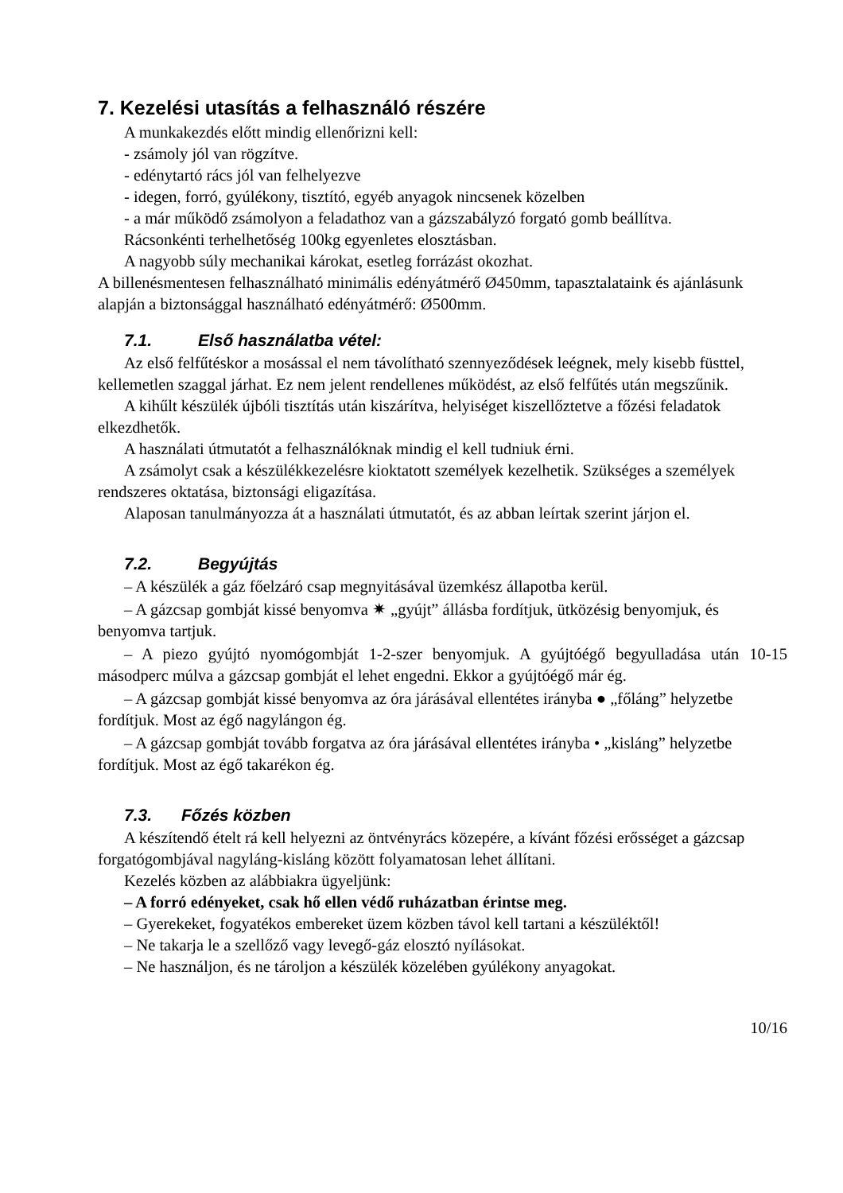7. Kezelési utasítás a felhasználó részére
A munkakezdés előtt mindig ellenőrizni kell:
- zsámoly jól van rögzítve.
- edénytartó rács jól van felhelyezve
- idegen, forró, gyúlékony, tisztító, egyéb anyagok nincsenek közelben
- a már működő zsámolyon a feladathoz van a gázszabályzó forgató gomb beállítva.
Rácsonkénti terhelhetőség 100kg egyenletes elosztásban.
A nagyobb súly mechanikai károkat, esetleg forrázást okozhat.
A billenésmentesen felhasználható minimális edényátmérő Ø450mm, tapasztalataink és ajánlásunk alapján a biztonsággal használható edényátmérő: Ø500mm.
7.1. Első használatba vétel:
Az első felfűtéskor a mosással el nem távolítható szennyeződések leégnek, mely kisebb füsttel, kellemetlen szaggal járhat. Ez nem jelent rendellenes működést, az első felfűtés után megszűnik.
A kihűlt készülék újbóli tisztítás után kiszárítva, helyiséget kiszellőztetve a főzési feladatok elkezdhetők.
A használati útmutatót a felhasználóknak mindig el kell tudniuk érni.
A zsámolyt csak a készülékkezelésre kioktatott személyek kezelhetik. Szükséges a személyek rendszeres oktatása, biztonsági eligazítása.
Alaposan tanulmányozza át a használati útmutatót, és az abban leírtak szerint járjon el.
7.2. Begyújtás
– A készülék a gáz főelzáró csap megnyitásával üzemkész állapotba kerül.
– A gázcsap gombját kissé benyomva ✷ „gyújt” állásba fordítjuk, ütközésig benyomjuk, és benyomva tartjuk.
– A piezo gyújtó nyomógombját 1-2-szer benyomjuk. A gyújtóégő begyulladása után 10-15 másodperc múlva a gázcsap gombját el lehet engedni. Ekkor a gyújtóégő már ég.
– A gázcsap gombját kissé benyomva az óra járásával ellentétes irányba ● „főláng” helyzetbe fordítjuk. Most az égő nagylángon ég.
– A gázcsap gombját tovább forgatva az óra járásával ellentétes irányba • „kisláng” helyzetbe fordítjuk. Most az égő takarékon ég.
7.3. Főzés közben
A készítendő ételt rá kell helyezni az öntvényrács közepére, a kívánt főzési erősséget a gázcsap forgatógombjával nagyláng-kisláng között folyamatosan lehet állítani.
Kezelés közben az alábbiakra ügyeljünk:
– A forró edényeket, csak hő ellen védő ruházatban érintse meg.
– Gyerekeket, fogyatékos embereket üzem közben távol kell tartani a készüléktől!
– Ne takarja le a szellőző vagy levegő-gáz elosztó nyílásokat.
– Ne használjon, és ne tároljon a készülék közelében gyúlékony anyagokat.
10/16